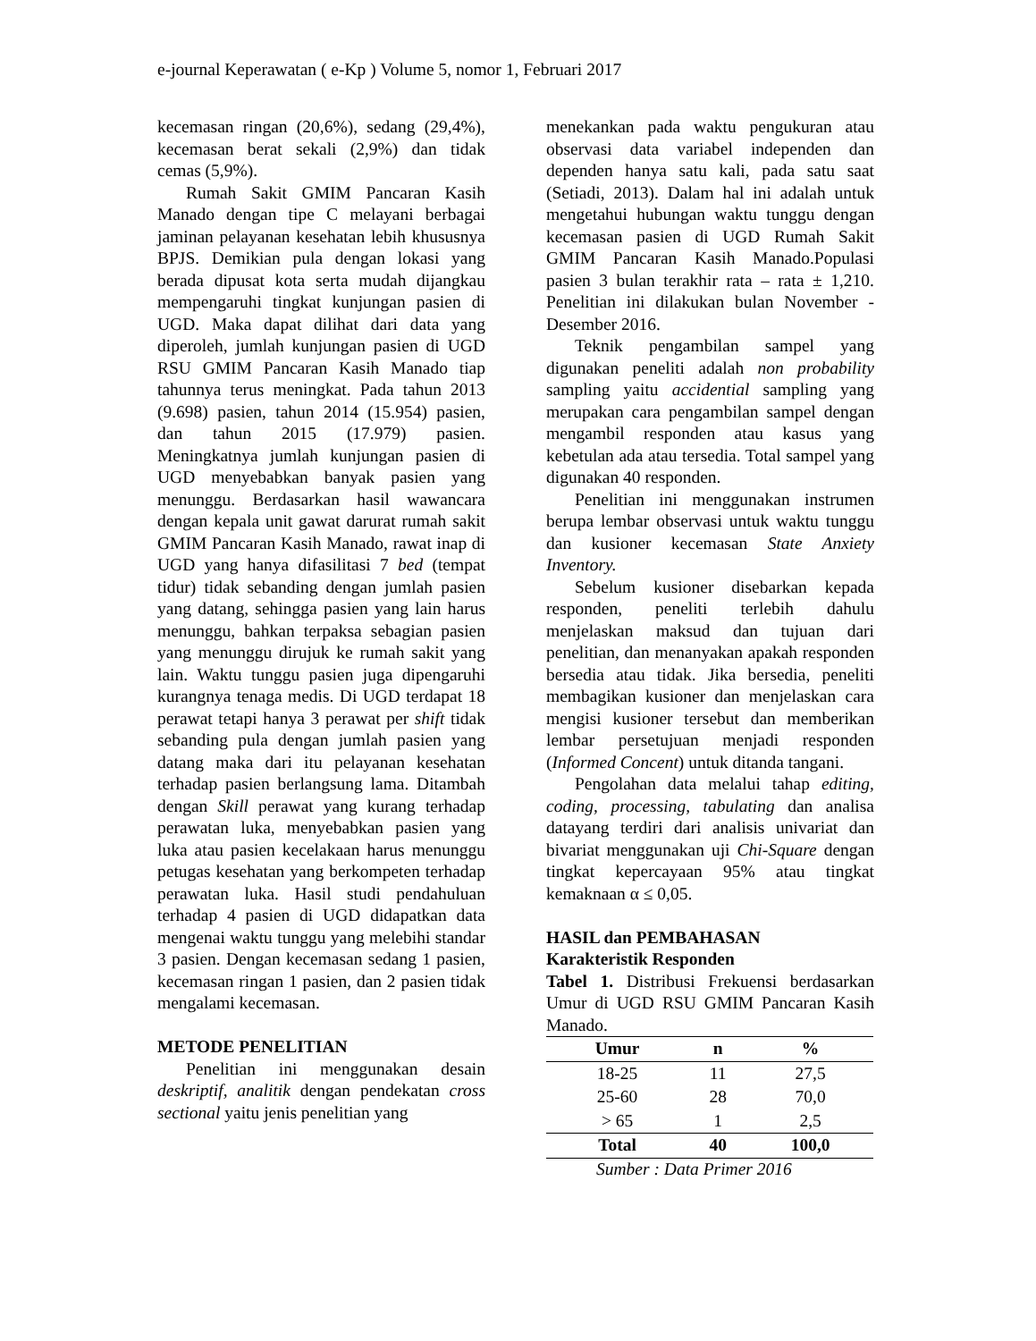e-journal Keperawatan ( e-Kp ) Volume 5, nomor 1, Februari 2017
kecemasan ringan (20,6%), sedang (29,4%), kecemasan berat sekali (2,9%) dan tidak cemas (5,9%).
Rumah Sakit GMIM Pancaran Kasih Manado dengan tipe C melayani berbagai jaminan pelayanan kesehatan lebih khususnya BPJS. Demikian pula dengan lokasi yang berada dipusat kota serta mudah dijangkau mempengaruhi tingkat kunjungan pasien di UGD. Maka dapat dilihat dari data yang diperoleh, jumlah kunjungan pasien di UGD RSU GMIM Pancaran Kasih Manado tiap tahunnya terus meningkat. Pada tahun 2013 (9.698) pasien, tahun 2014 (15.954) pasien, dan tahun 2015 (17.979) pasien. Meningkatnya jumlah kunjungan pasien di UGD menyebabkan banyak pasien yang menunggu. Berdasarkan hasil wawancara dengan kepala unit gawat darurat rumah sakit GMIM Pancaran Kasih Manado, rawat inap di UGD yang hanya difasilitasi 7 bed (tempat tidur) tidak sebanding dengan jumlah pasien yang datang, sehingga pasien yang lain harus menunggu, bahkan terpaksa sebagian pasien yang menunggu dirujuk ke rumah sakit yang lain. Waktu tunggu pasien juga dipengaruhi kurangnya tenaga medis. Di UGD terdapat 18 perawat tetapi hanya 3 perawat per shift tidak sebanding pula dengan jumlah pasien yang datang maka dari itu pelayanan kesehatan terhadap pasien berlangsung lama. Ditambah dengan Skill perawat yang kurang terhadap perawatan luka, menyebabkan pasien yang luka atau pasien kecelakaan harus menunggu petugas kesehatan yang berkompeten terhadap perawatan luka. Hasil studi pendahuluan terhadap 4 pasien di UGD didapatkan data mengenai waktu tunggu yang melebihi standar 3 pasien. Dengan kecemasan sedang 1 pasien, kecemasan ringan 1 pasien, dan 2 pasien tidak mengalami kecemasan.
METODE PENELITIAN
Penelitian ini menggunakan desain deskriptif, analitik dengan pendekatan cross sectional yaitu jenis penelitian yang
menekankan pada waktu pengukuran atau observasi data variabel independen dan dependen hanya satu kali, pada satu saat (Setiadi, 2013). Dalam hal ini adalah untuk mengetahui hubungan waktu tunggu dengan kecemasan pasien di UGD Rumah Sakit GMIM Pancaran Kasih Manado.Populasi pasien 3 bulan terakhir rata – rata ± 1,210. Penelitian ini dilakukan bulan November - Desember 2016.
Teknik pengambilan sampel yang digunakan peneliti adalah non probability sampling yaitu accidential sampling yang merupakan cara pengambilan sampel dengan mengambil responden atau kasus yang kebetulan ada atau tersedia. Total sampel yang digunakan 40 responden.
Penelitian ini menggunakan instrumen berupa lembar observasi untuk waktu tunggu dan kusioner kecemasan State Anxiety Inventory.
Sebelum kusioner disebarkan kepada responden, peneliti terlebih dahulu menjelaskan maksud dan tujuan dari penelitian, dan menanyakan apakah responden bersedia atau tidak. Jika bersedia, peneliti membagikan kusioner dan menjelaskan cara mengisi kusioner tersebut dan memberikan lembar persetujuan menjadi responden (Informed Concent) untuk ditanda tangani.
Pengolahan data melalui tahap editing, coding, processing, tabulating dan analisa datayang terdiri dari analisis univariat dan bivariat menggunakan uji Chi-Square dengan tingkat kepercayaan 95% atau tingkat kemaknaan α ≤ 0,05.
HASIL dan PEMBAHASAN
Karakteristik Responden
Tabel 1. Distribusi Frekuensi berdasarkan Umur di UGD RSU GMIM Pancaran Kasih Manado.
| Umur | n | % |
| --- | --- | --- |
| 18-25 | 11 | 27,5 |
| 25-60 | 28 | 70,0 |
| > 65 | 1 | 2,5 |
| Total | 40 | 100,0 |
Sumber : Data Primer 2016